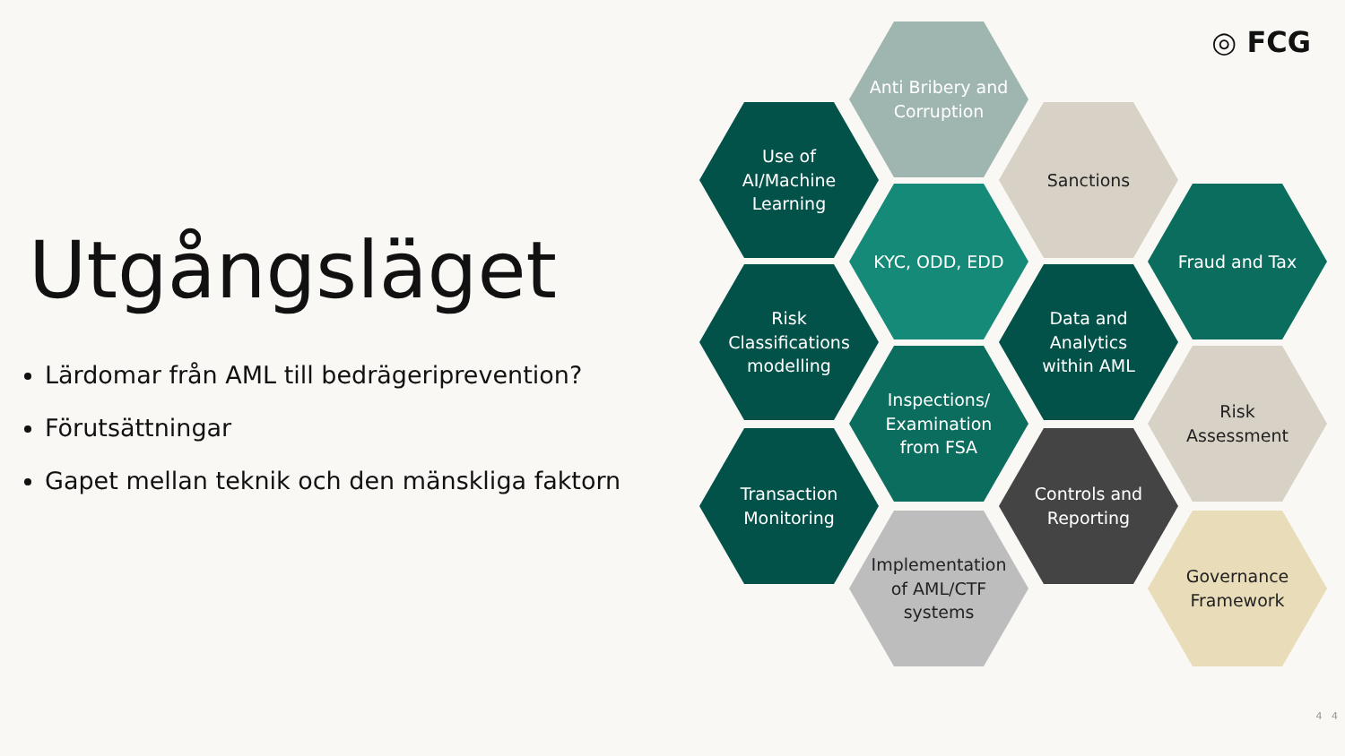◎ FCG
Utgångsläget
Lärdomar från AML till bedrägeriprevention?
Förutsättningar
Gapet mellan teknik och den mänskliga faktorn
Anti Bribery and
Corruption
Use of
AI/Machine
Learning
Sanctions
KYC, ODD, EDD Fraud and Tax
Risk
Classifications
modelling
Data and
Analytics
within AML
Inspections/
Examination
from FSA
Risk
Assessment
Transaction
Monitoring
Controls and
Reporting
Implementation
of AML/CTF
systems
Governance
Framework
4 4